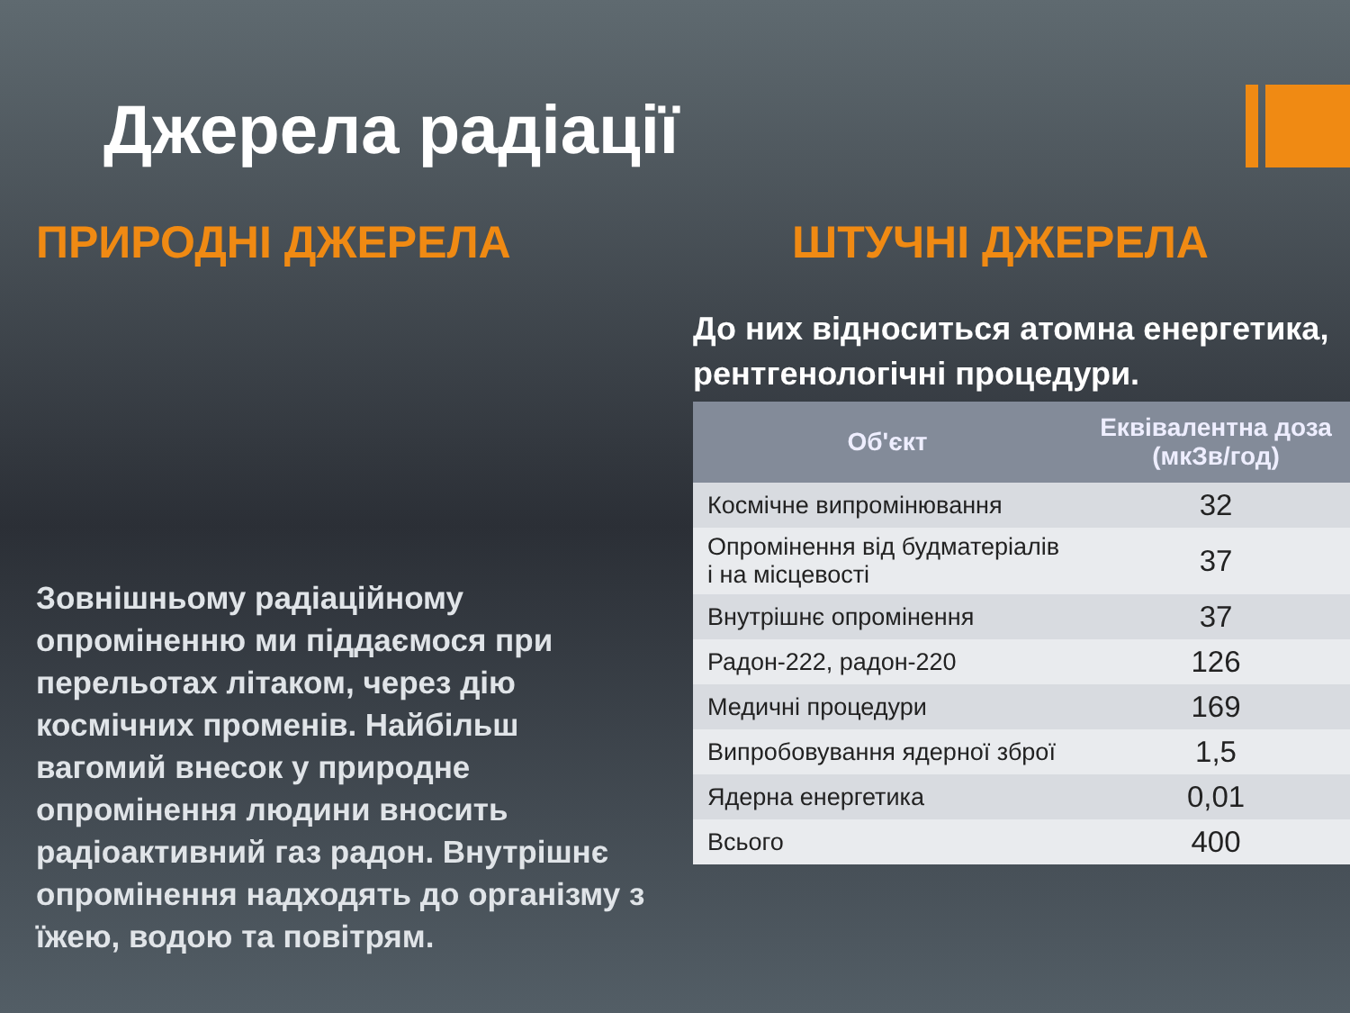Джерела радіації
ПРИРОДНІ ДЖЕРЕЛА
Зовнішньому радіаційному опроміненню ми піддаємося при перельотах літаком, через дію космічних променів. Найбільш вагомий внесок у природне опромінення людини вносить радіоактивний газ радон. Внутрішнє опромінення надходять до організму з їжею, водою та повітрям.
ШТУЧНІ ДЖЕРЕЛА
До них відноситься атомна енергетика, рентгенологічні процедури.
| Об'єкт | Еквівалентна доза (мкЗв/год) |
| --- | --- |
| Космічне випромінювання | 32 |
| Опромінення від будматеріалів і на місцевості | 37 |
| Внутрішнє опромінення | 37 |
| Радон-222, радон-220 | 126 |
| Медичні процедури | 169 |
| Випробовування ядерної зброї | 1,5 |
| Ядерна енергетика | 0,01 |
| Всього | 400 |